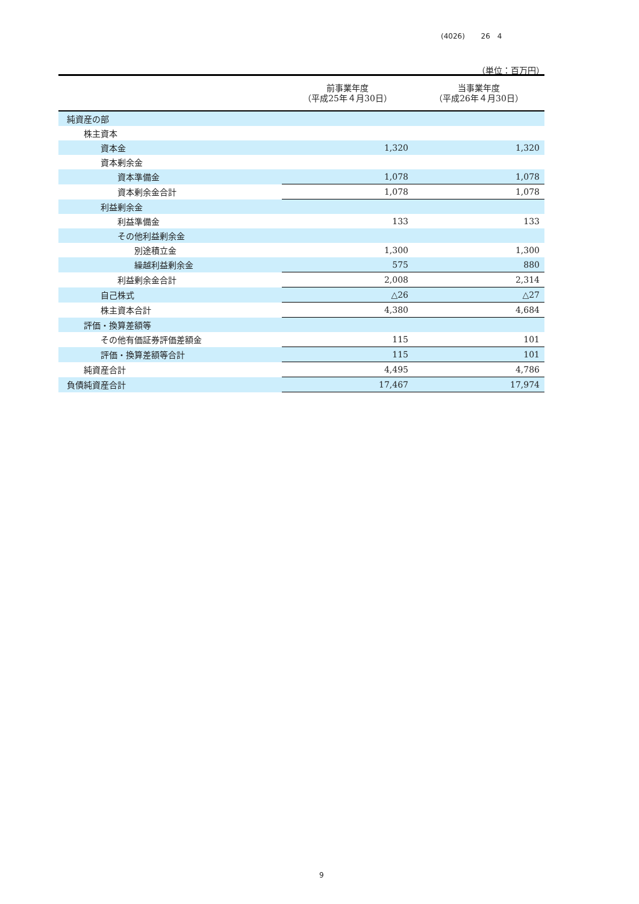(4026) 26　4
（単位：百万円）
| | 前事業年度 （平成25年４月30日） | 当事業年度 （平成26年４月30日） |
| --- | --- | --- |
| 純資産の部 | | |
| 株主資本 | | |
| 資本金 | 1,320 | 1,320 |
| 資本剰余金 | | |
| 資本準備金 | 1,078 | 1,078 |
| 資本剰余金合計 | 1,078 | 1,078 |
| 利益剰余金 | | |
| 利益準備金 | 133 | 133 |
| その他利益剰余金 | | |
| 別途積立金 | 1,300 | 1,300 |
| 繰越利益剰余金 | 575 | 880 |
| 利益剰余金合計 | 2,008 | 2,314 |
| 自己株式 | △26 | △27 |
| 株主資本合計 | 4,380 | 4,684 |
| 評価・換算差額等 | | |
| その他有価証券評価差額金 | 115 | 101 |
| 評価・換算差額等合計 | 115 | 101 |
| 純資産合計 | 4,495 | 4,786 |
| 負債純資産合計 | 17,467 | 17,974 |
9